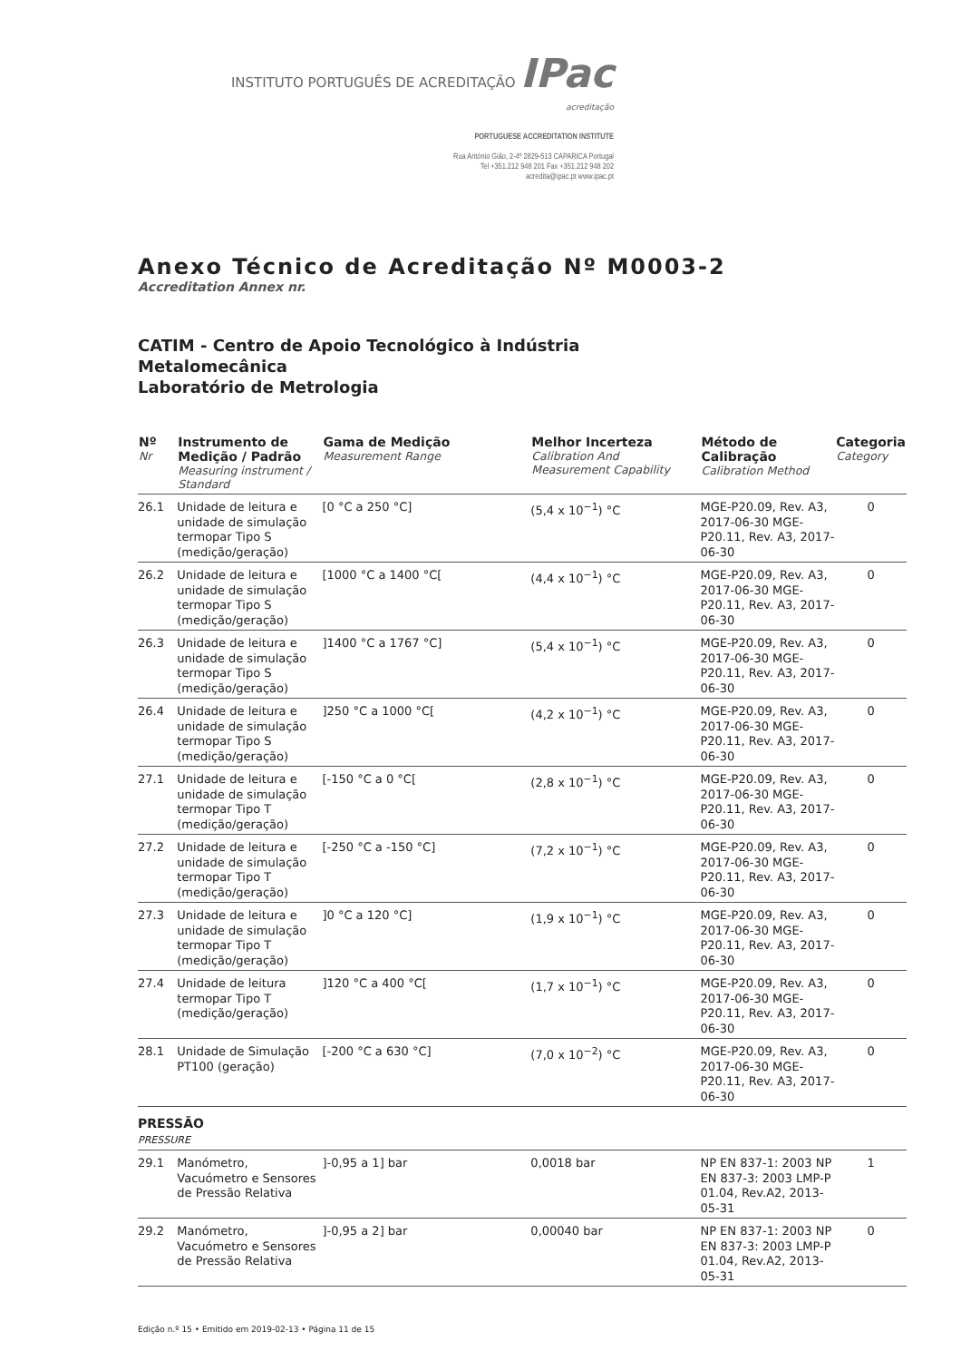INSTITUTO PORTUGUÊS DE ACREDITAÇÃO IPac
acreditação
PORTUGUESE ACCREDITATION INSTITUTE
Rua António Gião, 2-4º 2829-513 CAPARICA Portugal
Tel +351.212 948 201 Fax +351.212 948 202
acredita@ipac.pt www.ipac.pt
Anexo Técnico de Acreditação Nº M0003-2
Accreditation Annex nr.
CATIM - Centro de Apoio Tecnológico à Indústria
Metalomecânica
Laboratório de Metrologia
| Nº Nr | Instrumento de Medição / Padrão Measuring instrument / Standard | Gama de Medição Measurement Range | Melhor Incerteza Calibration And Measurement Capability | Método de Calibração Calibration Method | Categoria Category |
| --- | --- | --- | --- | --- | --- |
| 26.1 | Unidade de leitura e unidade de simulação termopar Tipo S (medição/geração) | [0 °C a 250 °C] | (5,4 x 10<sup>−1</sup>) °C | MGE-P20.09, Rev. A3, 2017-06-30 MGE-P20.11, Rev. A3, 2017-06-30 | 0 |
| 26.2 | Unidade de leitura e unidade de simulação termopar Tipo S (medição/geração) | [1000 °C a 1400 °C[ | (4,4 x 10<sup>−1</sup>) °C | MGE-P20.09, Rev. A3, 2017-06-30 MGE-P20.11, Rev. A3, 2017-06-30 | 0 |
| 26.3 | Unidade de leitura e unidade de simulação termopar Tipo S (medição/geração) | ]1400 °C a 1767 °C] | (5,4 x 10<sup>−1</sup>) °C | MGE-P20.09, Rev. A3, 2017-06-30 MGE-P20.11, Rev. A3, 2017-06-30 | 0 |
| 26.4 | Unidade de leitura e unidade de simulação termopar Tipo S (medição/geração) | ]250 °C a 1000 °C[ | (4,2 x 10<sup>−1</sup>) °C | MGE-P20.09, Rev. A3, 2017-06-30 MGE-P20.11, Rev. A3, 2017-06-30 | 0 |
| 27.1 | Unidade de leitura e unidade de simulação termopar Tipo T (medição/geração) | [-150 °C a 0 °C[ | (2,8 x 10<sup>−1</sup>) °C | MGE-P20.09, Rev. A3, 2017-06-30 MGE-P20.11, Rev. A3, 2017-06-30 | 0 |
| 27.2 | Unidade de leitura e unidade de simulação termopar Tipo T (medição/geração) | [-250 °C a -150 °C] | (7,2 x 10<sup>−1</sup>) °C | MGE-P20.09, Rev. A3, 2017-06-30 MGE-P20.11, Rev. A3, 2017-06-30 | 0 |
| 27.3 | Unidade de leitura e unidade de simulação termopar Tipo T (medição/geração) | ]0 °C a 120 °C] | (1,9 x 10<sup>−1</sup>) °C | MGE-P20.09, Rev. A3, 2017-06-30 MGE-P20.11, Rev. A3, 2017-06-30 | 0 |
| 27.4 | Unidade de leitura termopar Tipo T (medição/geração) | ]120 °C a 400 °C[ | (1,7 x 10<sup>−1</sup>) °C | MGE-P20.09, Rev. A3, 2017-06-30 MGE-P20.11, Rev. A3, 2017-06-30 | 0 |
| 28.1 | Unidade de Simulação PT100 (geração) | [-200 °C a 630 °C] | (7,0 x 10<sup>−2</sup>) °C | MGE-P20.09, Rev. A3, 2017-06-30 MGE-P20.11, Rev. A3, 2017-06-30 | 0 |
| PRESSÃO PRESSURE | | | | | |
| 29.1 | Manómetro, Vacuómetro e Sensores de Pressão Relativa | ]-0,95 a 1] bar | 0,0018 bar | NP EN 837-1: 2003 NP EN 837-3: 2003 LMP-P 01.04, Rev.A2, 2013-05-31 | 1 |
| 29.2 | Manómetro, Vacuómetro e Sensores de Pressão Relativa | ]-0,95 a 2] bar | 0,00040 bar | NP EN 837-1: 2003 NP EN 837-3: 2003 LMP-P 01.04, Rev.A2, 2013-05-31 | 0 |
Edição n.º 15 • Emitido em 2019-02-13 • Página 11 de 15